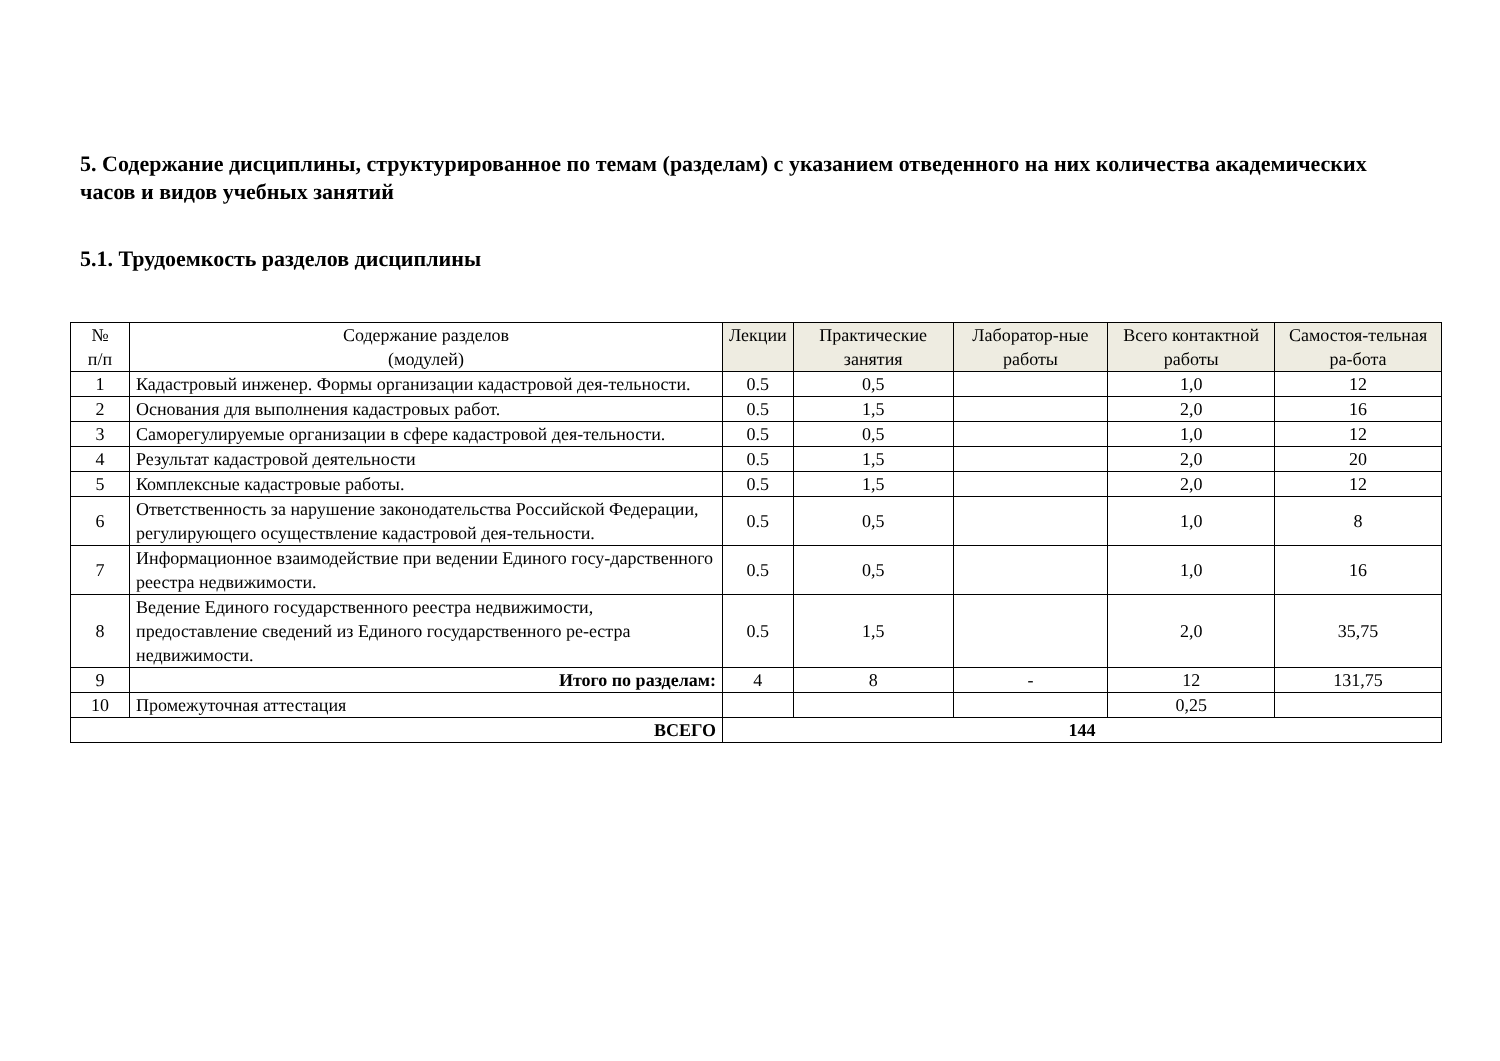5. Содержание дисциплины, структурированное по темам (разделам) с указанием отведенного на них количества академических часов и видов учебных занятий
5.1. Трудоемкость разделов дисциплины
| № п/п | Содержание разделов (модулей) | Лекции | Практические занятия | Лаборатор-ные работы | Всего контактной работы | Самостоя-тельная ра-бота |
| --- | --- | --- | --- | --- | --- | --- |
| 1 | Кадастровый инженер. Формы организации кадастровой дея-тельности. | 0.5 | 0,5 | | 1,0 | 12 |
| 2 | Основания для выполнения кадастровых работ. | 0.5 | 1,5 | | 2,0 | 16 |
| 3 | Саморегулируемые организации в сфере кадастровой дея-тельности. | 0.5 | 0,5 | | 1,0 | 12 |
| 4 | Результат кадастровой деятельности | 0.5 | 1,5 | | 2,0 | 20 |
| 5 | Комплексные кадастровые работы. | 0.5 | 1,5 | | 2,0 | 12 |
| 6 | Ответственность за нарушение законодательства Российской Федерации, регулирующего осуществление кадастровой дея-тельности. | 0.5 | 0,5 | | 1,0 | 8 |
| 7 | Информационное взаимодействие при ведении Единого госу-дарственного реестра недвижимости. | 0.5 | 0,5 | | 1,0 | 16 |
| 8 | Ведение Единого государственного реестра недвижимости, предоставление сведений из Единого государственного ре-естра недвижимости. | 0.5 | 1,5 | | 2,0 | 35,75 |
| 9 | Итого по разделам: | 4 | 8 | - | 12 | 131,75 |
| 10 | Промежуточная аттестация | | | | 0,25 | |
| ВСЕГО | | 144 | | | | |